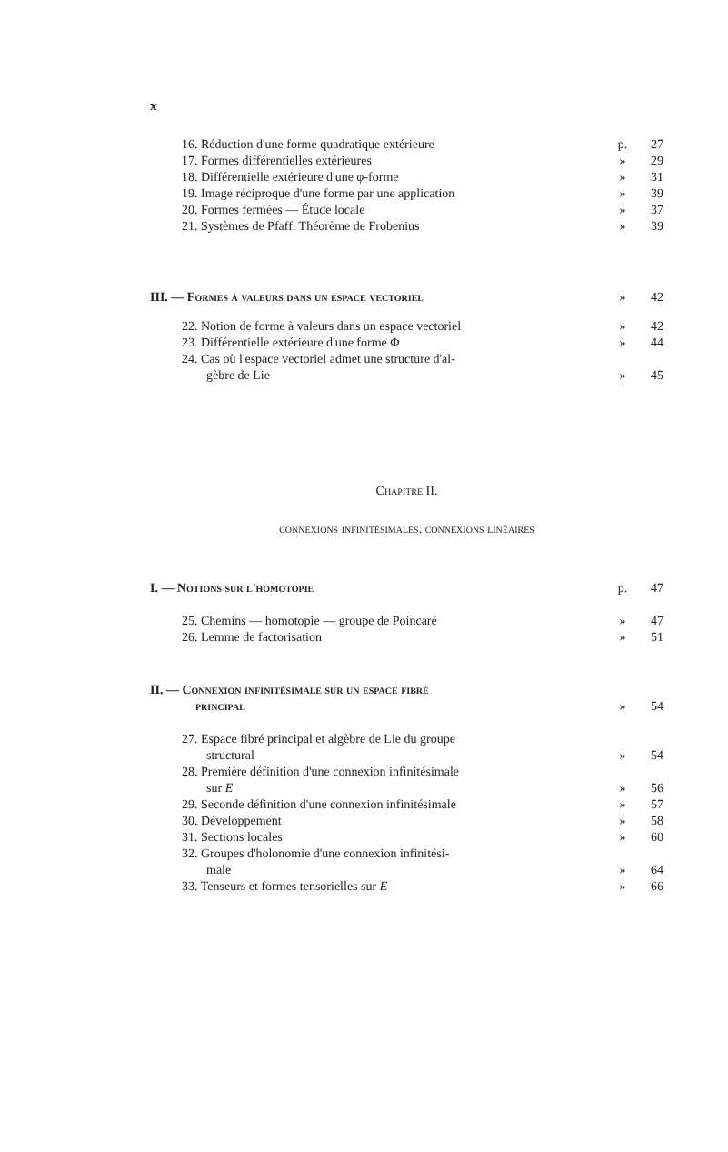x
16. Réduction d'une forme quadratique extérieure p. 27
17. Formes différentielles extérieures » 29
18. Différentielle extérieure d'une φ-forme » 31
19. Image réciproque d'une forme par une application » 39
20. Formes fermées — Étude locale » 37
21. Systèmes de Pfaff. Théorème de Frobenius » 39
III. — Formes à valeurs dans un espace vectoriel » 42
22. Notion de forme à valeurs dans un espace vectoriel » 42
23. Différentielle extérieure d'une forme Φ » 44
24. Cas où l'espace vectoriel admet une structure d'al-
gèbre de Lie » 45
Chapitre II.
connexions infinitésimales. connexions linéaires
I. — Notions sur l'homotopie p. 47
25. Chemins — homotopie — groupe de Poincaré » 47
26. Lemme de factorisation » 51
II. — Connexion infinitésimale sur un espace fibré
principal » 54
27. Espace fibré principal et algèbre de Lie du groupe
structural » 54
28. Première définition d'une connexion infinitésimale
sur E » 56
29. Seconde définition d'une connexion infinitésimale » 57
30. Développement » 58
31. Sections locales » 60
32. Groupes d'holonomie d'une connexion infinitési-
male » 64
33. Tenseurs et formes tensorielles sur E » 66